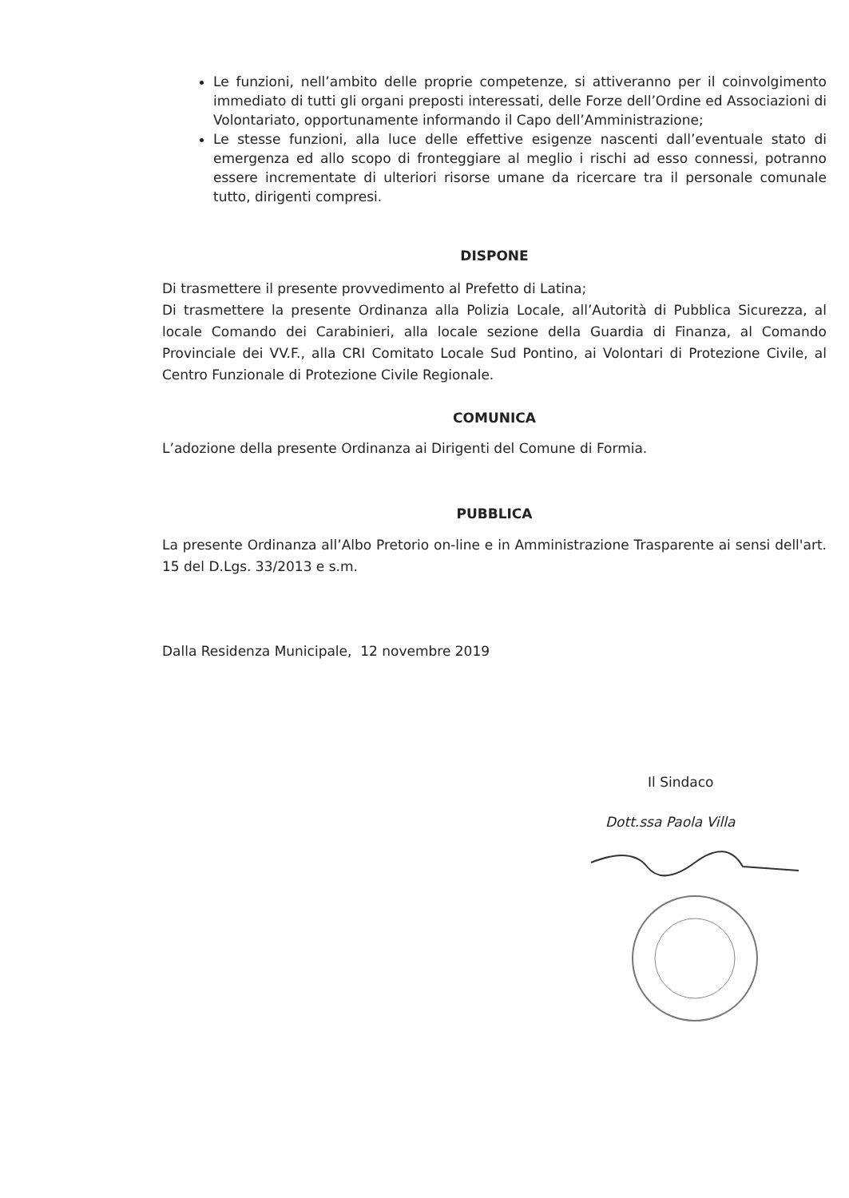Le funzioni, nell’ambito delle proprie competenze, si attiveranno per il coinvolgimento immediato di tutti gli organi preposti interessati, delle Forze dell’Ordine ed Associazioni di Volontariato, opportunamente informando il Capo dell’Amministrazione;
Le stesse funzioni, alla luce delle effettive esigenze nascenti dall’eventuale stato di emergenza ed allo scopo di fronteggiare al meglio i rischi ad esso connessi, potranno essere incrementate di ulteriori risorse umane da ricercare tra il personale comunale tutto, dirigenti compresi.
DISPONE
Di trasmettere il presente provvedimento al Prefetto di Latina;
Di trasmettere la presente Ordinanza alla Polizia Locale, all’Autorità di Pubblica Sicurezza, al locale Comando dei Carabinieri, alla locale sezione della Guardia di Finanza, al Comando Provinciale dei VV.F., alla CRI Comitato Locale Sud Pontino, ai Volontari di Protezione Civile, al Centro Funzionale di Protezione Civile Regionale.
COMUNICA
L’adozione della presente Ordinanza ai Dirigenti del Comune di Formia.
PUBBLICA
La presente Ordinanza all’Albo Pretorio on-line e in Amministrazione Trasparente ai sensi dell'art. 15 del D.Lgs. 33/2013 e s.m.
Dalla Residenza Municipale, 12 novembre 2019
Il Sindaco
Dott.ssa Paola Villa